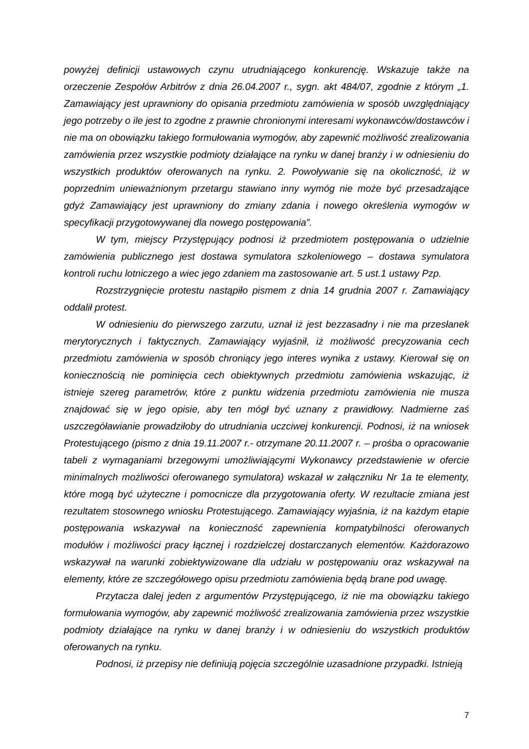powyżej definicji ustawowych czynu utrudniającego konkurencję. Wskazuje także na orzeczenie Zespołów Arbitrów z dnia 26.04.2007 r., sygn. akt 484/07, zgodnie z którym „1. Zamawiający jest uprawniony do opisania przedmiotu zamówienia w sposób uwzględniający jego potrzeby o ile jest to zgodne z prawnie chronionymi interesami wykonawców/dostawców i nie ma on obowiązku takiego formułowania wymogów, aby zapewnić możliwość zrealizowania zamówienia przez wszystkie podmioty działające na rynku w danej branży i w odniesieniu do wszystkich produktów oferowanych na rynku. 2. Powoływanie się na okoliczność, iż w poprzednim unieważnionym przetargu stawiano inny wymóg nie może być przesadzające gdyż Zamawiający jest uprawniony do zmiany zdania i nowego określenia wymogów w specyfikacji przygotowywanej dla nowego postępowania”.
W tym, miejscy Przystępujący podnosi iż przedmiotem postępowania o udzielnie zamówienia publicznego jest dostawa symulatora szkoleniowego – dostawa symulatora kontroli ruchu lotniczego a wiec jego zdaniem ma zastosowanie art. 5 ust.1 ustawy Pzp.
Rozstrzygnięcie protestu nastąpiło pismem z dnia 14 grudnia 2007 r. Zamawiający oddalił protest.
W odniesieniu do pierwszego zarzutu, uznał iż jest bezzasadny i nie ma przesłanek merytorycznych i faktycznych. Zamawiający wyjaśnił, iż możliwość precyzowania cech przedmiotu zamówienia w sposób chroniący jego interes wynika z ustawy. Kierował się on koniecznością nie pominięcia cech obiektywnych przedmiotu zamówienia wskazując, iż istnieje szereg parametrów, które z punktu widzenia przedmiotu zamówienia nie musza znajdować się w jego opisie, aby ten mógł być uznany z prawidłowy. Nadmierne zaś uszczegóławianie prowadziłoby do utrudniania uczciwej konkurencji. Podnosi, iż na wniosek Protestującego (pismo z dnia 19.11.2007 r.- otrzymane 20.11.2007 r. – prośba o opracowanie tabeli z wymaganiami brzegowymi umożliwiającymi Wykonawcy przedstawienie w ofercie minimalnych możliwości oferowanego symulatora) wskazał w załączniku Nr 1a te elementy, które mogą być użyteczne i pomocnicze dla przygotowania oferty. W rezultacie zmiana jest rezultatem stosownego wniosku Protestującego. Zamawiający wyjaśnia, iż na każdym etapie postępowania wskazywał na konieczność zapewnienia kompatybilności oferowanych modułów i możliwości pracy łącznej i rozdzielczej dostarczanych elementów. Każdorazowo wskazywał na warunki zobiektywizowane dla udziału w postępowaniu oraz wskazywał na elementy, które ze szczegółowego opisu przedmiotu zamówienia będą brane pod uwagę.
Przytacza dalej jeden z argumentów Przystępującego, iż nie ma obowiązku takiego formułowania wymogów, aby zapewnić możliwość zrealizowania zamówienia przez wszystkie podmioty działające na rynku w danej branży i w odniesieniu do wszystkich produktów oferowanych na rynku.
Podnosi, iż przepisy nie definiują pojęcia szczególnie uzasadnione przypadki. Istnieją
7